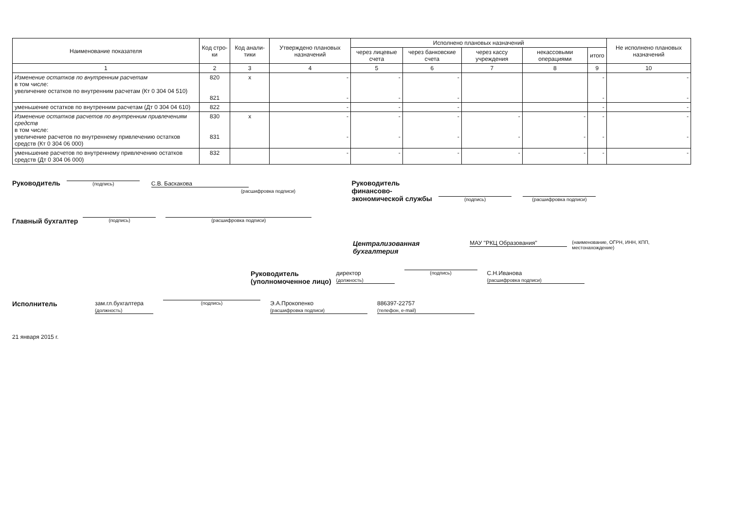| Наименование показателя | Код стро-ки | Код анали-тики | Утверждено плановых назначений | Исполнено плановых назначений | | | | | Не исполнено плановых назначений |
| --- | --- | --- | --- | --- | --- | --- | --- | --- | --- |
| | | | | через лицевые счета | через банковские счета | через кассу учреждения | некассовыми операциями | итого | |
| 1 | 2 | 3 | 4 | 5 | 6 | 7 | 8 | 9 | 10 |
| Изменение остатков по внутренним расчетам в том числе: увеличение остатков по внутренним расчетам (Кт 0 304 04 510) | 820 821 | x | - - | - - | - - | | | - - | - - |
| уменьшение остатков по внутренним расчетам (Дт 0 304 04 610) | 822 | | - | - | - | | | - | - |
| Изменение остатков расчетов по внутренним привлечениям средств в том числе: увеличение расчетов по внутреннему привлечению остатков средств (Кт 0 304 06 000) | 830 831 | x | - - | - - | - - | - - | - - | - - | - - |
| уменьшение расчетов по внутреннему привлечению остатков средств (Дт 0 304 06 000) | 832 | | - | - | - | - | - | - | - |
Руководитель (подпись) С.В. Баскакова
(расшифровка подписи)
Руководитель
финансово-
экономической службы (подпись) (расшифровка подписи)
Главный бухгалтер (подпись) (расшифровка подписи)
Централизованная бухгалтерия МАУ "РКЦ Образования"
(наименование, ОГРН, ИНН, КПП, местонахождение)
Руководитель
(уполномоченное лицо) директор
(должность) (подпись) С.Н.Иванова
(расшифровка подписи)
Исполнитель зам.гл.бухгалтера
(должность) (подпись) Э.А.Прокопенко
(расшифровка подписи) 886397-22757
(телефон, e-mail)
21 января 2015 г.